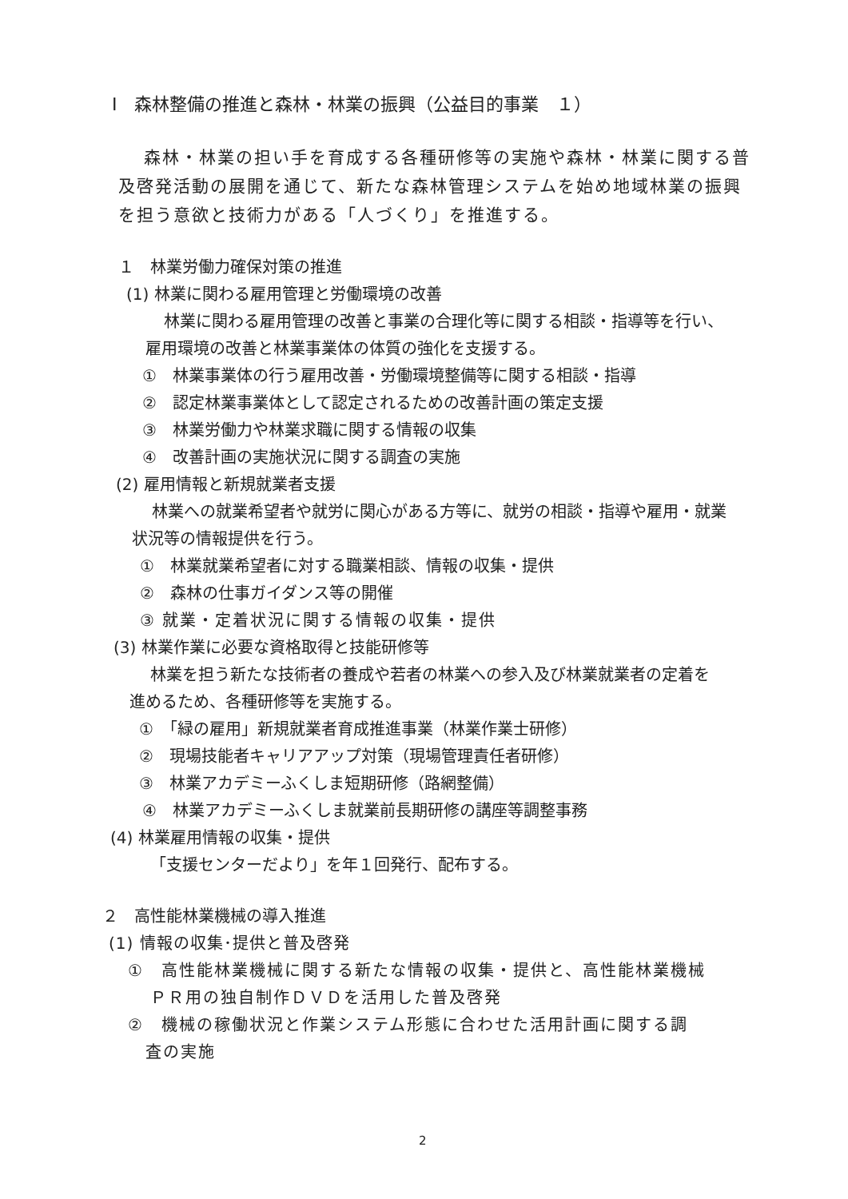Ⅰ　森林整備の推進と森林・林業の振興（公益目的事業　１）
森林・林業の担い手を育成する各種研修等の実施や森林・林業に関する普
及啓発活動の展開を通じて、新たな森林管理システムを始め地域林業の振興
を担う意欲と技術力がある「人づくり」を推進する。
１　林業労働力確保対策の推進
(1) 林業に関わる雇用管理と労働環境の改善
林業に関わる雇用管理の改善と事業の合理化等に関する相談・指導等を行い、
雇用環境の改善と林業事業体の体質の強化を支援する。
①　林業事業体の行う雇用改善・労働環境整備等に関する相談・指導
②　認定林業事業体として認定されるための改善計画の策定支援
③　林業労働力や林業求職に関する情報の収集
④　改善計画の実施状況に関する調査の実施
(2) 雇用情報と新規就業者支援
林業への就業希望者や就労に関心がある方等に、就労の相談・指導や雇用・就業
状況等の情報提供を行う。
①　林業就業希望者に対する職業相談、情報の収集・提供
②　森林の仕事ガイダンス等の開催
③ 就業・定着状況に関する情報の収集・提供
(3) 林業作業に必要な資格取得と技能研修等
林業を担う新たな技術者の養成や若者の林業への参入及び林業就業者の定着を
進めるため、各種研修等を実施する。
①　「緑の雇用」新規就業者育成推進事業（林業作業士研修）
②　現場技能者キャリアアップ対策（現場管理責任者研修）
③　林業アカデミーふくしま短期研修（路網整備）
④　林業アカデミーふくしま就業前長期研修の講座等調整事務
(4) 林業雇用情報の収集・提供
「支援センターだより」を年１回発行、配布する。
２　高性能林業機械の導入推進
(1) 情報の収集･提供と普及啓発
①　高性能林業機械に関する新たな情報の収集・提供と、高性能林業機械
ＰＲ用の独自制作ＤＶＤを活用した普及啓発
②　機械の稼働状況と作業システム形態に合わせた活用計画に関する調
査の実施
2